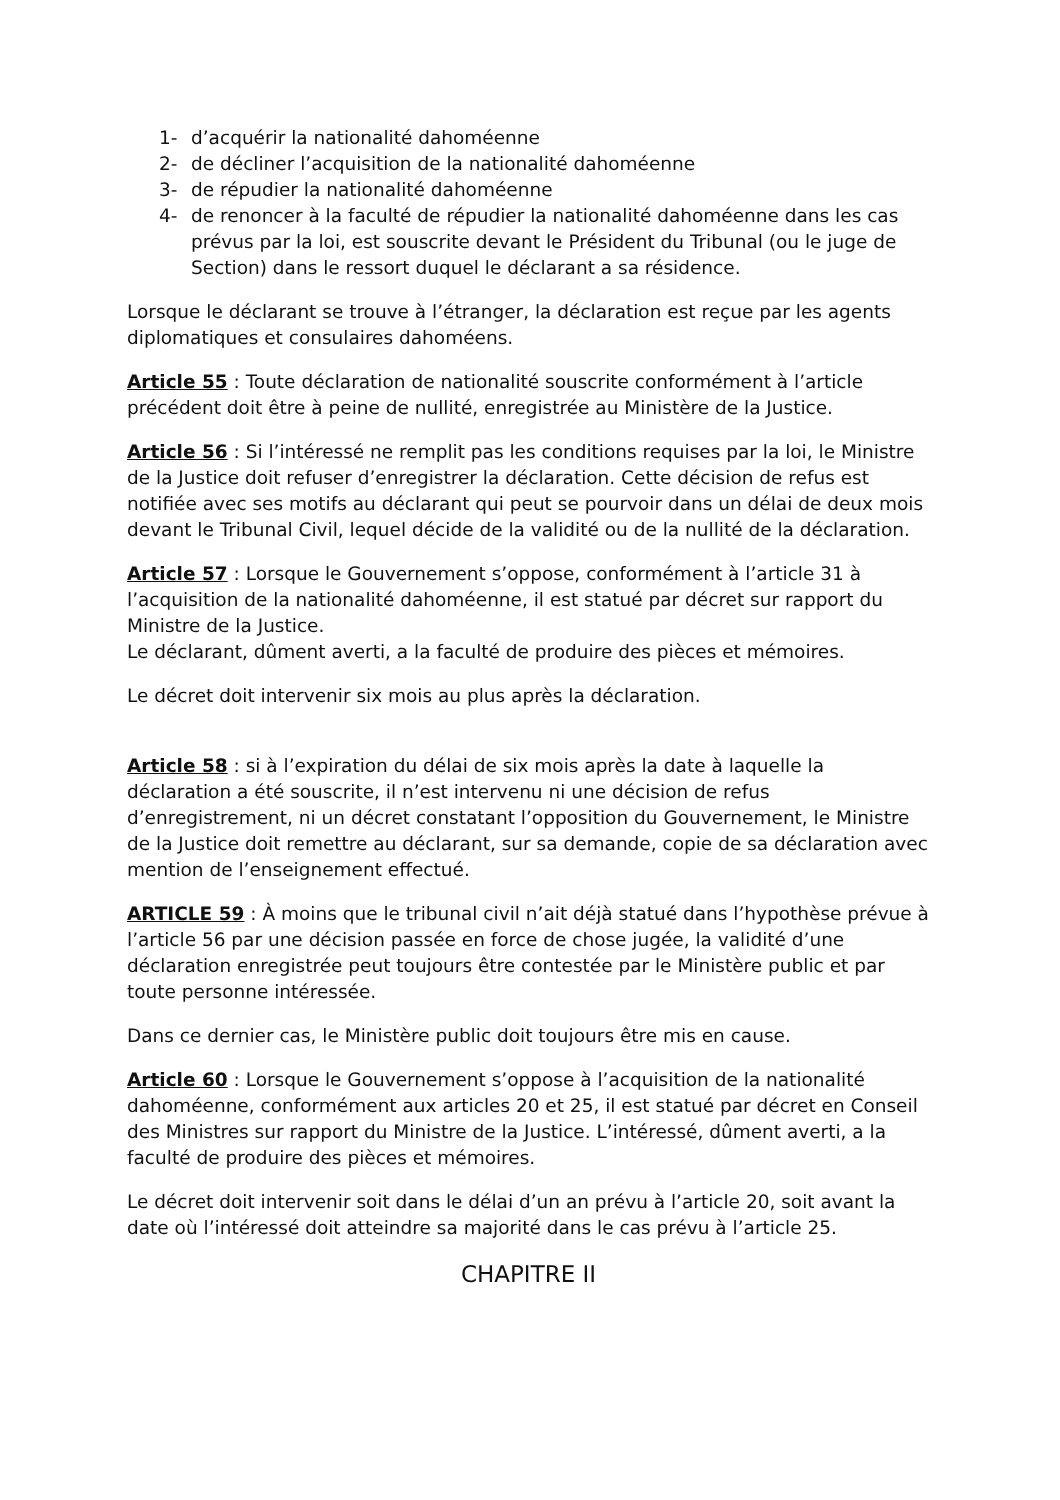1- d’acquérir la nationalité dahoméenne
2- de décliner l’acquisition de la nationalité dahoméenne
3- de répudier la nationalité dahoméenne
4- de renoncer à la faculté de répudier la nationalité dahoméenne dans les cas prévus par la loi, est souscrite devant le Président du Tribunal (ou le juge de Section) dans le ressort duquel le déclarant a sa résidence.
Lorsque le déclarant se trouve à l’étranger, la déclaration est reçue par les agents diplomatiques et consulaires dahoméens.
Article 55 : Toute déclaration de nationalité souscrite conformément à l’article précédent doit être à peine de nullité, enregistrée au Ministère de la Justice.
Article 56 : Si l’intéressé ne remplit pas les conditions requises par la loi, le Ministre de la Justice doit refuser d’enregistrer la déclaration. Cette décision de refus est notifiée avec ses motifs au déclarant qui peut se pourvoir dans un délai de deux mois devant le Tribunal Civil, lequel décide de la validité ou de la nullité de la déclaration.
Article 57 : Lorsque le Gouvernement s’oppose, conformément à l’article 31 à l’acquisition de la nationalité dahoméenne, il est statué par décret sur rapport du Ministre de la Justice.
Le déclarant, dûment averti, a la faculté de produire des pièces et mémoires.
Le décret doit intervenir six mois au plus après la déclaration.
Article 58 : si à l’expiration du délai de six mois après la date à laquelle la déclaration a été souscrite, il n’est intervenu ni une décision de refus d’enregistrement, ni un décret constatant l’opposition du Gouvernement, le Ministre de la Justice doit remettre au déclarant, sur sa demande, copie de sa déclaration avec mention de l’enseignement effectué.
ARTICLE 59 : À moins que le tribunal civil n’ait déjà statué dans l’hypothèse prévue à l’article 56 par une décision passée en force de chose jugée, la validité d’une déclaration enregistrée peut toujours être contestée par le Ministère public et par toute personne intéressée.
Dans ce dernier cas, le Ministère public doit toujours être mis en cause.
Article 60 : Lorsque le Gouvernement s’oppose à l’acquisition de la nationalité dahoméenne, conformément aux articles 20 et 25, il est statué par décret en Conseil des Ministres sur rapport du Ministre de la Justice. L’intéressé, dûment averti, a la faculté de produire des pièces et mémoires.
Le décret doit intervenir soit dans le délai d’un an prévu à l’article 20, soit avant la date où l’intéressé doit atteindre sa majorité dans le cas prévu à l’article 25.
CHAPITRE II